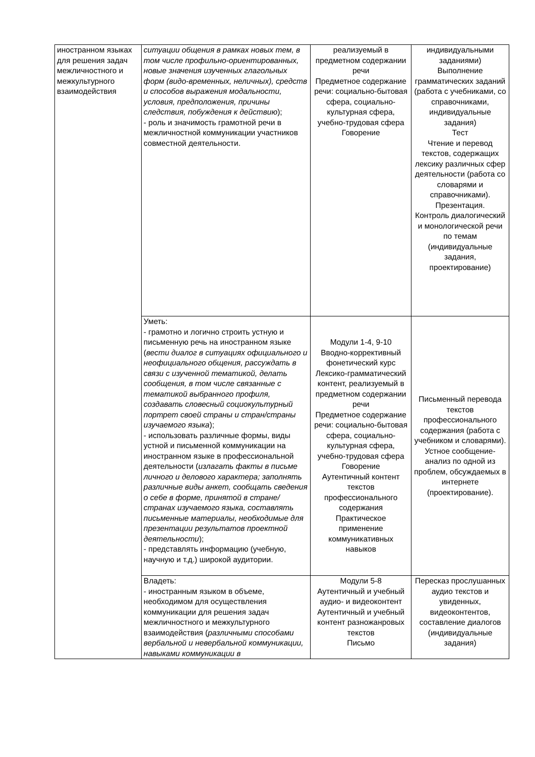| иностранном языках для решения задач межличностного и межкультурного взаимодействия | ситуации общения в рамках новых тем, в том числе профильно-ориентированных, новые значения изученных глагольных форм (видо-временных, неличных), средств и способов выражения модальности, условия, предположения, причины следствия, побуждения к действию ); - роль и значимость грамотной речи в межличностной коммуникации участников совместной деятельности. | реализуемый в предметном содержании речи Предметное содержание речи: социально-бытовая сфера, социально-культурная сфера, учебно-трудовая сфера Говорение | индивидуальными заданиями) Выполнение грамматических заданий (работа с учебниками, со справочниками, индивидуальные задания) Тест Чтение и перевод текстов, содержащих лексику различных сфер деятельности (работа со словарями и справочниками). Презентация. Контроль диалогический и монологической речи по темам (индивидуальные задания, проектирование) |
| | Уметь: - грамотно и логично строить устную и письменную речь на иностранном языке ( вести диалог в ситуациях официального и неофициального общения, рассуждать в связи с изученной тематикой, делать сообщения, в том числе связанные с тематикой выбранного профиля, создавать словесный социокультурный портрет своей страны и стран/страны изучаемого языка ); - использовать различные формы, виды устной и письменной коммуникации на иностранном языке в профессиональной деятельности ( излагать факты в письме личного и делового характера; заполнять различные виды анкет, сообщать сведения о себе в форме, принятой в стране/странах изучаемого языка, составлять письменные материалы, необходимые для презентации результатов проектной деятельности ); - представлять информацию (учебную, научную и т.д.) широкой аудитории. | Модули 1-4, 9-10 Вводно-коррективный фонетический курс Лексико-грамматический контент, реализуемый в предметном содержании речи Предметное содержание речи: социально-бытовая сфера, социально-культурная сфера, учебно-трудовая сфера Говорение Аутентичный контент текстов профессионального содержания Практическое применение коммуникативных навыков | Письменный перевода текстов профессионального содержания (работа с учебником и словарями). Устное сообщение-анализ по одной из проблем, обсуждаемых в интернете (проектирование). |
| | Владеть: - иностранным языком в объеме, необходимом для осуществления коммуникации для решения задач межличностного и межкультурного взаимодействия ( различными способами вербальной и невербальной коммуникации, навыками коммуникации в | Модули 5-8 Аутентичный и учебный аудио- и видеоконтент Аутентичный и учебный контент разножанровых текстов Письмо | Пересказ прослушанных аудио текстов и увиденных, видеоконтентов, составление диалогов (индивидуальные задания) |